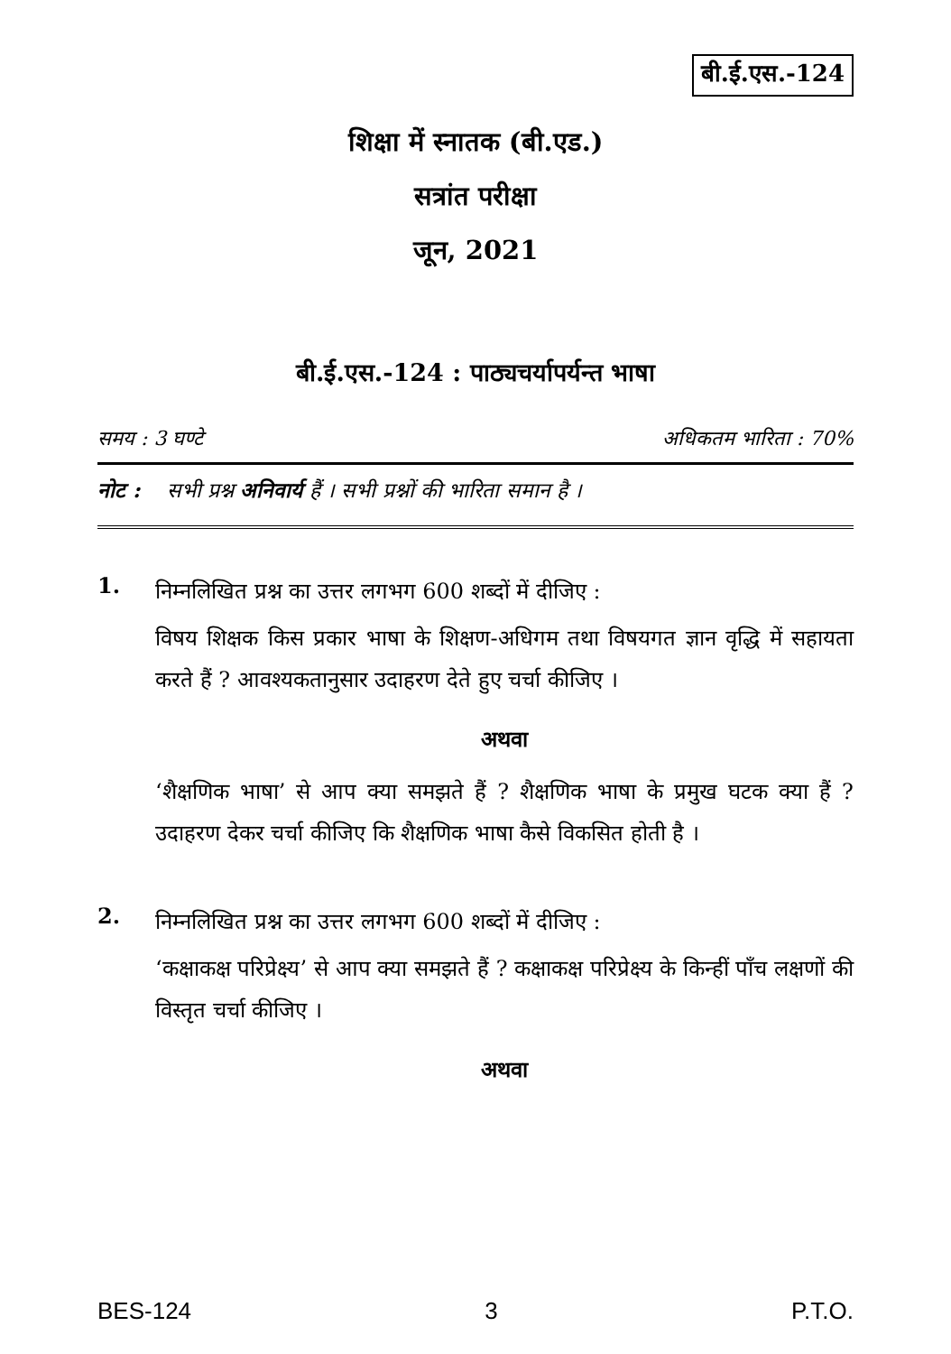बी.ई.एस.-124
शिक्षा में स्नातक (बी.एड.)
सत्रांत परीक्षा
जून, 2021
बी.ई.एस.-124 : पाठ्यचर्यापर्यन्त भाषा
समय : 3 घण्टे अधिकतम भारिता : 70%
नोट : सभी प्रश्न अनिवार्य हैं । सभी प्रश्नों की भारिता समान है ।
1.
निम्नलिखित प्रश्न का उत्तर लगभग 600 शब्दों में दीजिए :
विषय शिक्षक किस प्रकार भाषा के शिक्षण-अधिगम तथा विषयगत ज्ञान वृद्धि में सहायता करते हैं ? आवश्यकतानुसार उदाहरण देते हुए चर्चा कीजिए ।
अथवा
‘शैक्षणिक भाषा’ से आप क्या समझते हैं ? शैक्षणिक भाषा के प्रमुख घटक क्या हैं ? उदाहरण देकर चर्चा कीजिए कि शैक्षणिक भाषा कैसे विकसित होती है ।
2.
निम्नलिखित प्रश्न का उत्तर लगभग 600 शब्दों में दीजिए :
‘कक्षाकक्ष परिप्रेक्ष्य’ से आप क्या समझते हैं ? कक्षाकक्ष परिप्रेक्ष्य के किन्हीं पाँच लक्षणों की विस्तृत चर्चा कीजिए ।
अथवा
BES-124 3 P.T.O.